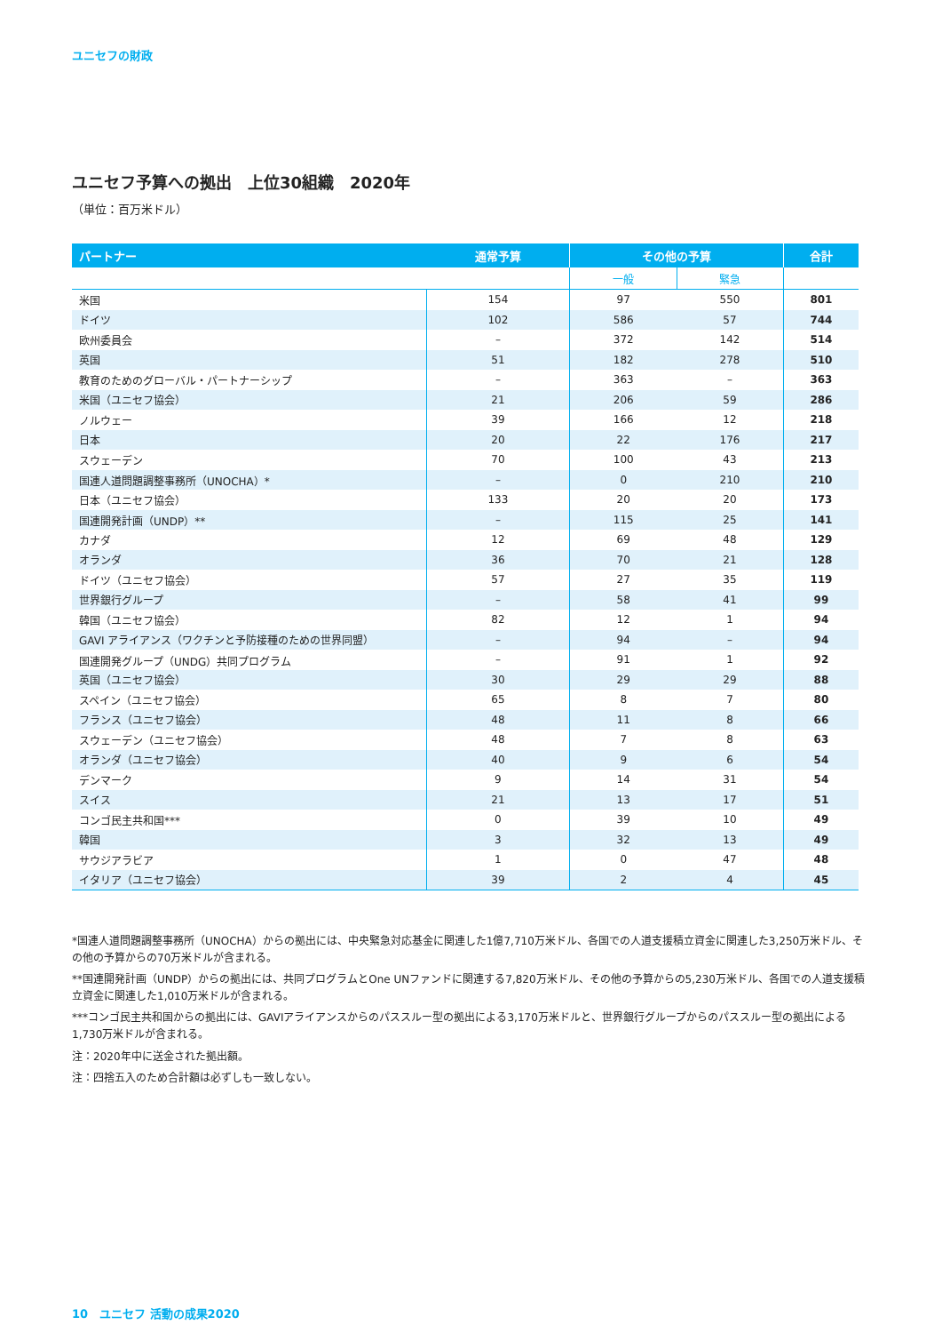ユニセフの財政
ユニセフ予算への拠出　上位30組織　2020年
（単位：百万米ドル）
| パートナー | 通常予算 | その他の予算 | | 合計 |
| --- | --- | --- | --- | --- |
| | | 一般 | 緊急 | |
| 米国 | 154 | 97 | 550 | 801 |
| ドイツ | 102 | 586 | 57 | 744 |
| 欧州委員会 | – | 372 | 142 | 514 |
| 英国 | 51 | 182 | 278 | 510 |
| 教育のためのグローバル・パートナーシップ | – | 363 | – | 363 |
| 米国（ユニセフ協会） | 21 | 206 | 59 | 286 |
| ノルウェー | 39 | 166 | 12 | 218 |
| 日本 | 20 | 22 | 176 | 217 |
| スウェーデン | 70 | 100 | 43 | 213 |
| 国連人道問題調整事務所（UNOCHA）* | – | 0 | 210 | 210 |
| 日本（ユニセフ協会） | 133 | 20 | 20 | 173 |
| 国連開発計画（UNDP）** | – | 115 | 25 | 141 |
| カナダ | 12 | 69 | 48 | 129 |
| オランダ | 36 | 70 | 21 | 128 |
| ドイツ（ユニセフ協会） | 57 | 27 | 35 | 119 |
| 世界銀行グループ | – | 58 | 41 | 99 |
| 韓国（ユニセフ協会） | 82 | 12 | 1 | 94 |
| GAVI アライアンス（ワクチンと予防接種のための世界同盟） | – | 94 | – | 94 |
| 国連開発グループ（UNDG）共同プログラム | – | 91 | 1 | 92 |
| 英国（ユニセフ協会） | 30 | 29 | 29 | 88 |
| スペイン（ユニセフ協会） | 65 | 8 | 7 | 80 |
| フランス（ユニセフ協会） | 48 | 11 | 8 | 66 |
| スウェーデン（ユニセフ協会） | 48 | 7 | 8 | 63 |
| オランダ（ユニセフ協会） | 40 | 9 | 6 | 54 |
| デンマーク | 9 | 14 | 31 | 54 |
| スイス | 21 | 13 | 17 | 51 |
| コンゴ民主共和国*** | 0 | 39 | 10 | 49 |
| 韓国 | 3 | 32 | 13 | 49 |
| サウジアラビア | 1 | 0 | 47 | 48 |
| イタリア（ユニセフ協会） | 39 | 2 | 4 | 45 |
*国連人道問題調整事務所（UNOCHA）からの拠出には、中央緊急対応基金に関連した1億7,710万米ドル、各国での人道支援積立資金に関連した3,250万米ドル、その他の予算からの70万米ドルが含まれる。
**国連開発計画（UNDP）からの拠出には、共同プログラムとOne UNファンドに関連する7,820万米ドル、その他の予算からの5,230万米ドル、各国での人道支援積立資金に関連した1,010万米ドルが含まれる。
***コンゴ民主共和国からの拠出には、GAVIアライアンスからのパススルー型の拠出による3,170万米ドルと、世界銀行グループからのパススルー型の拠出による1,730万米ドルが含まれる。
注：2020年中に送金された拠出額。
注：四捨五入のため合計額は必ずしも一致しない。
10　ユニセフ 活動の成果2020